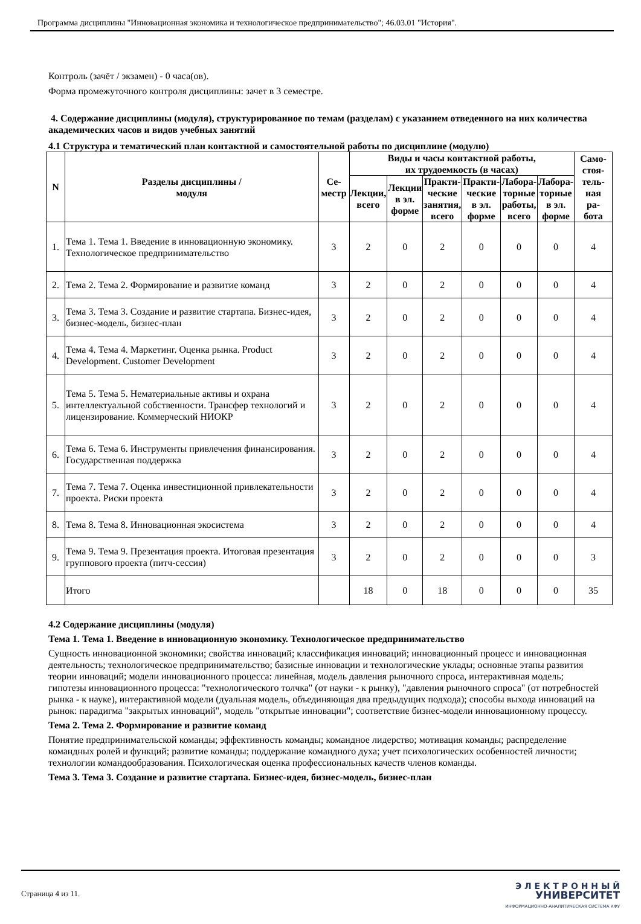Программа дисциплины "Инновационная экономика и технологическое предпринимательство"; 46.03.01 "История".
Контроль (зачёт / экзамен) - 0 часа(ов).
Форма промежуточного контроля дисциплины: зачет в 3 семестре.
4. Содержание дисциплины (модуля), структурированное по темам (разделам) с указанием отведенного на них количества академических часов и видов учебных занятий
4.1 Структура и тематический план контактной и самостоятельной работы по дисциплине (модулю)
| N | Разделы дисциплины / модуля | Се- местр | Виды и часы контактной работы, их трудоемкость (в часах) | | | | | | Само- стоя- тель- ная ра- бота |
| --- | --- | --- | --- | --- | --- | --- | --- | --- | --- |
| | | | Лекции, всего | Лекции в эл. форме | Практи- ческие занятия, всего | Практи- ческие в эл. форме | Лабора- торные работы, всего | Лабора- торные в эл. форме | |
| 1. | Тема 1. Тема 1. Введение в инновационную экономику. Технологическое предпринимательство | 3 | 2 | 0 | 2 | 0 | 0 | 0 | 4 |
| 2. | Тема 2. Тема 2. Формирование и развитие команд | 3 | 2 | 0 | 2 | 0 | 0 | 0 | 4 |
| 3. | Тема 3. Тема 3. Создание и развитие стартапа. Бизнес-идея, бизнес-модель, бизнес-план | 3 | 2 | 0 | 2 | 0 | 0 | 0 | 4 |
| 4. | Тема 4. Тема 4. Маркетинг. Оценка рынка. Product Development. Customer Development | 3 | 2 | 0 | 2 | 0 | 0 | 0 | 4 |
| 5. | Тема 5. Тема 5. Нематериальные активы и охрана интеллектуальной собственности. Трансфер технологий и лицензирование. Коммерческий НИОКР | 3 | 2 | 0 | 2 | 0 | 0 | 0 | 4 |
| 6. | Тема 6. Тема 6. Инструменты привлечения финансирования. Государственная поддержка | 3 | 2 | 0 | 2 | 0 | 0 | 0 | 4 |
| 7. | Тема 7. Тема 7. Оценка инвестиционной привлекательности проекта. Риски проекта | 3 | 2 | 0 | 2 | 0 | 0 | 0 | 4 |
| 8. | Тема 8. Тема 8. Инновационная экосистема | 3 | 2 | 0 | 2 | 0 | 0 | 0 | 4 |
| 9. | Тема 9. Тема 9. Презентация проекта. Итоговая презентация группового проекта (питч-сессия) | 3 | 2 | 0 | 2 | 0 | 0 | 0 | 3 |
| | Итого | | 18 | 0 | 18 | 0 | 0 | 0 | 35 |
4.2 Содержание дисциплины (модуля)
Тема 1. Тема 1. Введение в инновационную экономику. Технологическое предпринимательство
Сущность инновационной экономики; свойства инноваций; классификация инноваций; инновационный процесс и инновационная деятельность; технологическое предпринимательство; базисные инновации и технологические уклады; основные этапы развития теории инноваций; модели инновационного процесса: линейная, модель давления рыночного спроса, интерактивная модель; гипотезы инновационного процесса: "технологического толчка" (от науки - к рынку), "давления рыночного спроса" (от потребностей рынка - к науке), интерактивной модели (дуальная модель, объединяющая два предыдущих подхода); способы выхода инноваций на рынок: парадигма "закрытых инноваций", модель "открытые инновации"; соответствие бизнес-модели инновационному процессу.
Тема 2. Тема 2. Формирование и развитие команд
Понятие предпринимательской команды; эффективность команды; командное лидерство; мотивация команды; распределение командных ролей и функций; развитие команды; поддержание командного духа; учет психологических особенностей личности; технологии командообразования. Психологическая оценка профессиональных качеств членов команды.
Тема 3. Тема 3. Создание и развитие стартапа. Бизнес-идея, бизнес-модель, бизнес-план
Страница 4 из 11.
Э Л Е К Т Р О Н Н Ы Й
УНИВЕРСИТЕТ
ИНФОРМАЦИОННО-АНАЛИТИЧЕСКАЯ СИСТЕМА КФУ